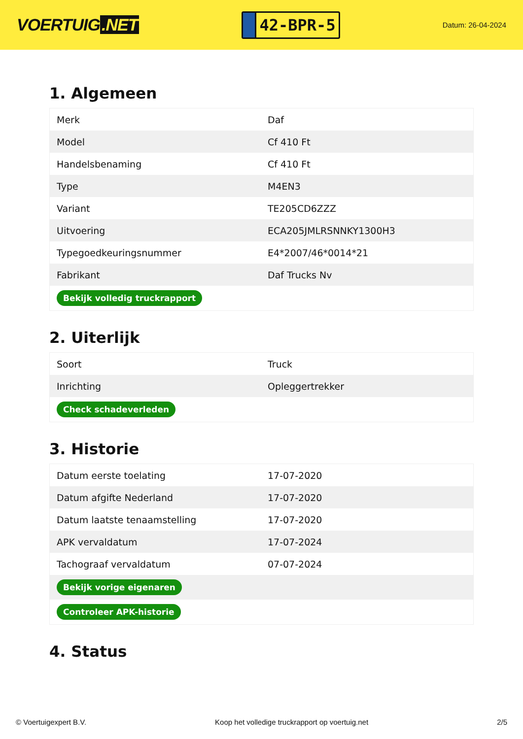VOERTUIG.NET
42-BPR-5
Datum: 26-04-2024
1. Algemeen
| Merk | Daf |
| Model | Cf 410 Ft |
| Handelsbenaming | Cf 410 Ft |
| Type | M4EN3 |
| Variant | TE205CD6ZZZ |
| Uitvoering | ECA205JMLRSNNKY1300H3 |
| Typegoedkeuringsnummer | E4*2007/46*0014*21 |
| Fabrikant | Daf Trucks Nv |
| Bekijk volledig truckrapport | |
2. Uiterlijk
| Soort | Truck |
| Inrichting | Opleggertrekker |
| Check schadeverleden | |
3. Historie
| Datum eerste toelating | 17-07-2020 |
| Datum afgifte Nederland | 17-07-2020 |
| Datum laatste tenaamstelling | 17-07-2020 |
| APK vervaldatum | 17-07-2024 |
| Tachograaf vervaldatum | 07-07-2024 |
| Bekijk vorige eigenaren | |
| Controleer APK-historie | |
4. Status
© Voertuigexpert B.V. Koop het volledige truckrapport op voertuig.net 2/5